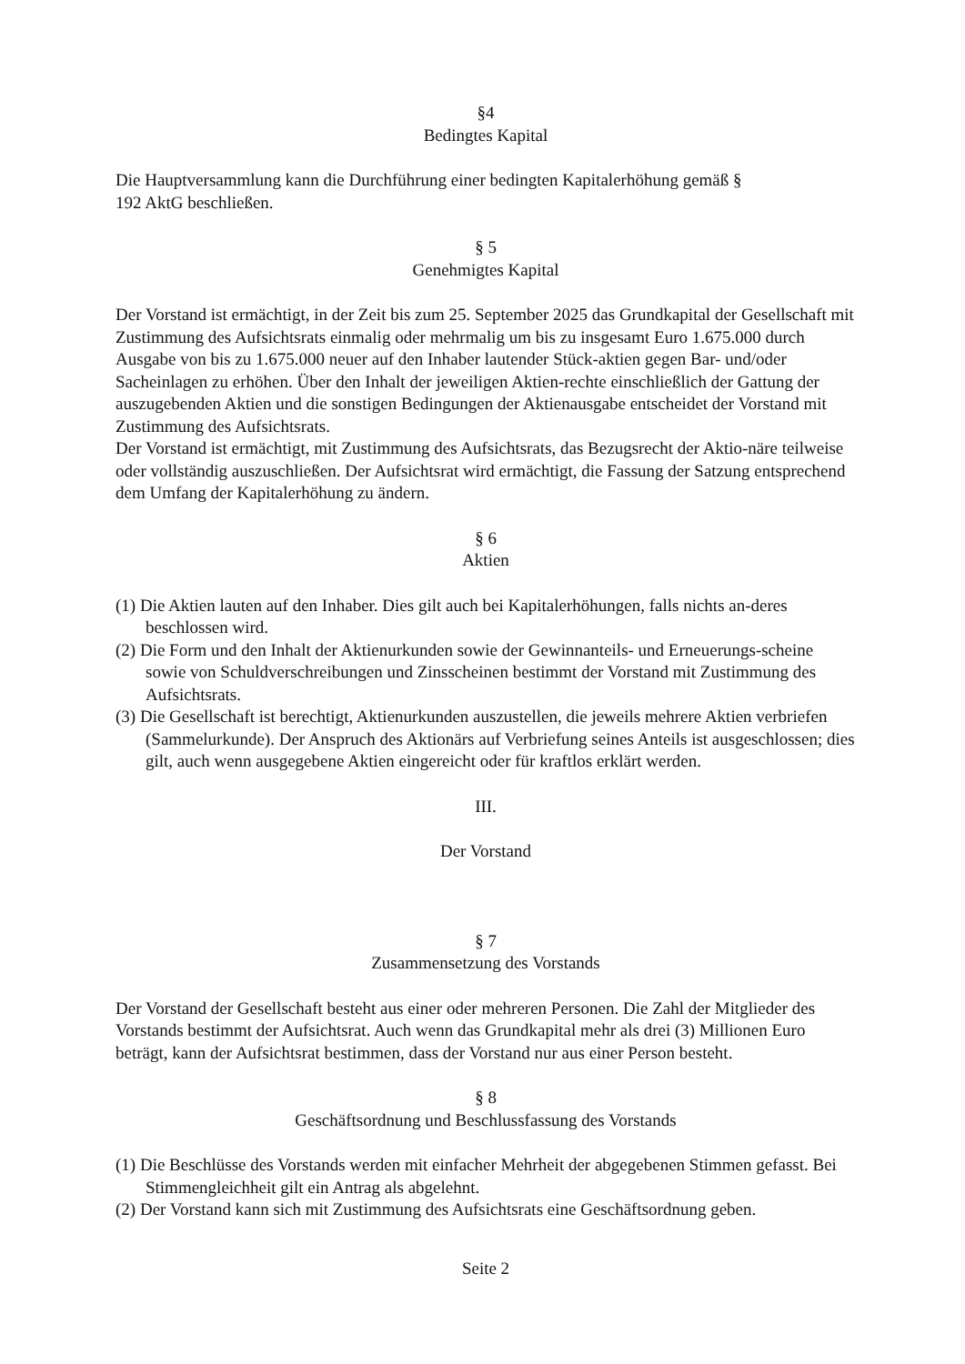§4
Bedingtes Kapital
Die Hauptversammlung kann die Durchführung einer bedingten Kapitalerhöhung gemäß §
192 AktG beschließen.
§ 5
Genehmigtes Kapital
Der Vorstand ist ermächtigt, in der Zeit bis zum 25. September 2025 das Grundkapital der Gesellschaft mit Zustimmung des Aufsichtsrats einmalig oder mehrmalig um bis zu insgesamt Euro 1.675.000 durch Ausgabe von bis zu 1.675.000 neuer auf den Inhaber lautender Stück-aktien gegen Bar- und/oder Sacheinlagen zu erhöhen. Über den Inhalt der jeweiligen Aktien-rechte einschließlich der Gattung der auszugebenden Aktien und die sonstigen Bedingungen der Aktienausgabe entscheidet der Vorstand mit Zustimmung des Aufsichtsrats.
Der Vorstand ist ermächtigt, mit Zustimmung des Aufsichtsrats, das Bezugsrecht der Aktio-näre teilweise oder vollständig auszuschließen. Der Aufsichtsrat wird ermächtigt, die Fassung der Satzung entsprechend dem Umfang der Kapitalerhöhung zu ändern.
§ 6
Aktien
(1) Die Aktien lauten auf den Inhaber. Dies gilt auch bei Kapitalerhöhungen, falls nichts an-deres beschlossen wird.
(2) Die Form und den Inhalt der Aktienurkunden sowie der Gewinnanteils- und Erneuerungs-scheine sowie von Schuldverschreibungen und Zinsscheinen bestimmt der Vorstand mit Zustimmung des Aufsichtsrats.
(3) Die Gesellschaft ist berechtigt, Aktienurkunden auszustellen, die jeweils mehrere Aktien verbriefen (Sammelurkunde). Der Anspruch des Aktionärs auf Verbriefung seines Anteils ist ausgeschlossen; dies gilt, auch wenn ausgegebene Aktien eingereicht oder für kraftlos erklärt werden.
III.
Der Vorstand
§ 7
Zusammensetzung des Vorstands
Der Vorstand der Gesellschaft besteht aus einer oder mehreren Personen. Die Zahl der Mitglieder des Vorstands bestimmt der Aufsichtsrat. Auch wenn das Grundkapital mehr als drei (3) Millionen Euro beträgt, kann der Aufsichtsrat bestimmen, dass der Vorstand nur aus einer Person besteht.
§ 8
Geschäftsordnung und Beschlussfassung des Vorstands
(1) Die Beschlüsse des Vorstands werden mit einfacher Mehrheit der abgegebenen Stimmen gefasst. Bei Stimmengleichheit gilt ein Antrag als abgelehnt.
(2) Der Vorstand kann sich mit Zustimmung des Aufsichtsrats eine Geschäftsordnung geben.
Seite 2